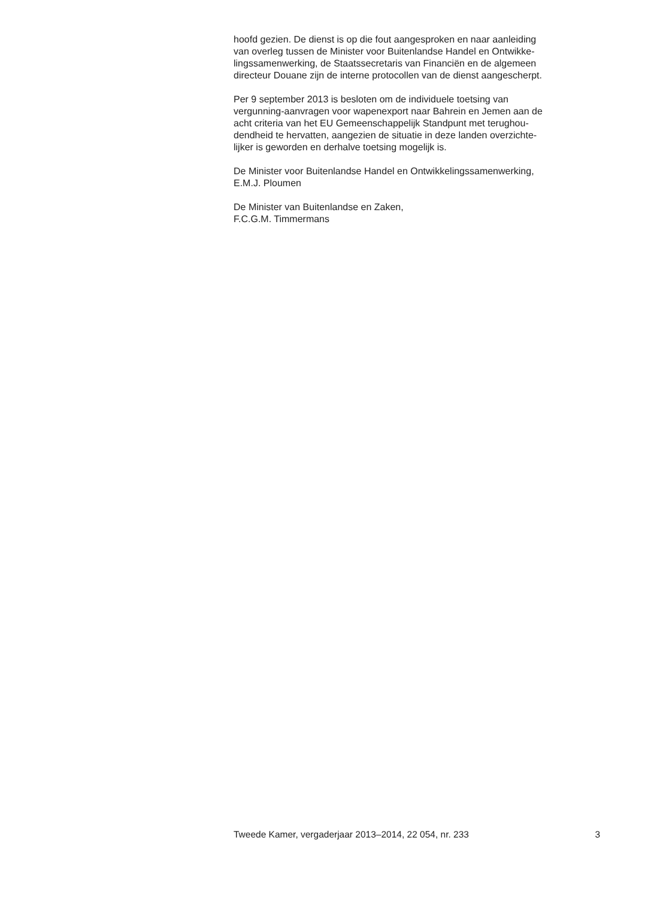hoofd gezien. De dienst is op die fout aangesproken en naar aanleiding
van overleg tussen de Minister voor Buitenlandse Handel en Ontwikke-
lingssamenwerking, de Staatssecretaris van Financiën en de algemeen
directeur Douane zijn de interne protocollen van de dienst aangescherpt.
Per 9 september 2013 is besloten om de individuele toetsing van
vergunning-aanvragen voor wapenexport naar Bahrein en Jemen aan de
acht criteria van het EU Gemeenschappelijk Standpunt met terughou-
dendheid te hervatten, aangezien de situatie in deze landen overzichte-
lijker is geworden en derhalve toetsing mogelijk is.
De Minister voor Buitenlandse Handel en Ontwikkelingssamenwerking,
E.M.J. Ploumen
De Minister van Buitenlandse en Zaken,
F.C.G.M. Timmermans
Tweede Kamer, vergaderjaar 2013–2014, 22 054, nr. 233 3